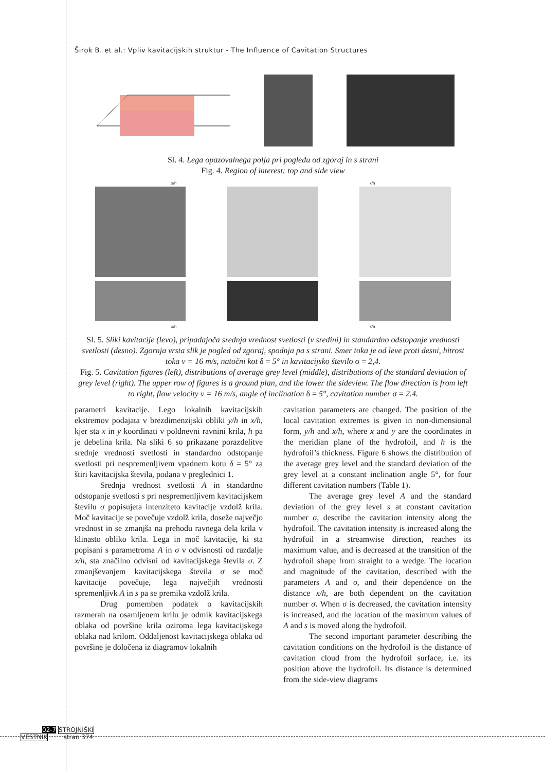Širok B. et al.: Vpliv kavitacijskih struktur - The Influence of Cavitation Structures
Sl. 4. Lega opazovalnega polja pri pogledu od zgoraj in s strani
Fig. 4. Region of interest: top and side view
x/h x/h
x/h x/h
Sl. 5. Sliki kavitacije (levo), pripadajoča srednja vrednost svetlosti (v sredini) in standardno odstopanje vrednosti svetlosti (desno). Zgornja vrsta slik je pogled od zgoraj, spodnja pa s strani. Smer toka je od leve proti desni, hitrost toka v = 16 m/s, natočni kot δ = 5° in kavitacijsko število σ = 2,4.
Fig. 5. Cavitation figures (left), distributions of average grey level (middle), distributions of the standard deviation of grey level (right). The upper row of figures is a ground plan, and the lower the sideview. The flow direction is from left to right, flow velocity v = 16 m/s, angle of inclination δ = 5°, cavitation number σ = 2.4.
parametri kavitacije. Lego lokalnih kavitacijskih ekstremov podajata v brezdimenzijski obliki y/h in x/h, kjer sta x in y koordinati v poldnevni ravnini krila, h pa je debelina krila. Na sliki 6 so prikazane porazdelitve srednje vrednosti svetlosti in standardno odstopanje svetlosti pri nespremenljivem vpadnem kotu δ = 5° za štiri kavitacijska števila, podana v preglednici 1.
Srednja vrednost svetlosti A in standardno odstopanje svetlosti s pri nespremenljivem kavitacijskem številu σ popisujeta intenziteto kavitacije vzdolž krila. Moč kavitacije se povečuje vzdolž krila, doseže največjo vrednost in se zmanjša na prehodu ravnega dela krila v klinasto obliko krila. Lega in moč kavitacije, ki sta popisani s parametroma A in σ v odvisnosti od razdalje x/h, sta značilno odvisni od kavitacijskega števila σ. Z zmanjševanjem kavitacijskega števila σ se moč kavitacije povečuje, lega največjih vrednosti spremenljivk A in s pa se premika vzdolž krila.
Drug pomemben podatek o kavitacijskih razmerah na osamljenem krilu je odmik kavitacijskega oblaka od površine krila oziroma lega kavitacijskega oblaka nad krilom. Oddaljenost kavitacijskega oblaka od površine je določena iz diagramov lokalnih
cavitation parameters are changed. The position of the local cavitation extremes is given in non-dimensional form, y/h and x/h, where x and y are the coordinates in the meridian plane of the hydrofoil, and h is the hydrofoil’s thickness. Figure 6 shows the distribution of the average grey level and the standard deviation of the grey level at a constant inclination angle 5°, for four different cavitation numbers (Table 1).
The average grey level A and the standard deviation of the grey level s at constant cavitation number σ, describe the cavitation intensity along the hydrofoil. The cavitation intensity is increased along the hydrofoil in a streamwise direction, reaches its maximum value, and is decreased at the transition of the hydrofoil shape from straight to a wedge. The location and magnitude of the cavitation, described with the parameters A and σ, and their dependence on the distance x/h, are both dependent on the cavitation number σ. When σ is decreased, the cavitation intensity is increased, and the location of the maximum values of A and s is moved along the hydrofoil.
The second important parameter describing the cavitation conditions on the hydrofoil is the distance of cavitation cloud from the hydrofoil surface, i.e. its position above the hydrofoil. Its distance is determined from the side-view diagrams
02-7 STROJNIŠKI
VESTNIK stran 374